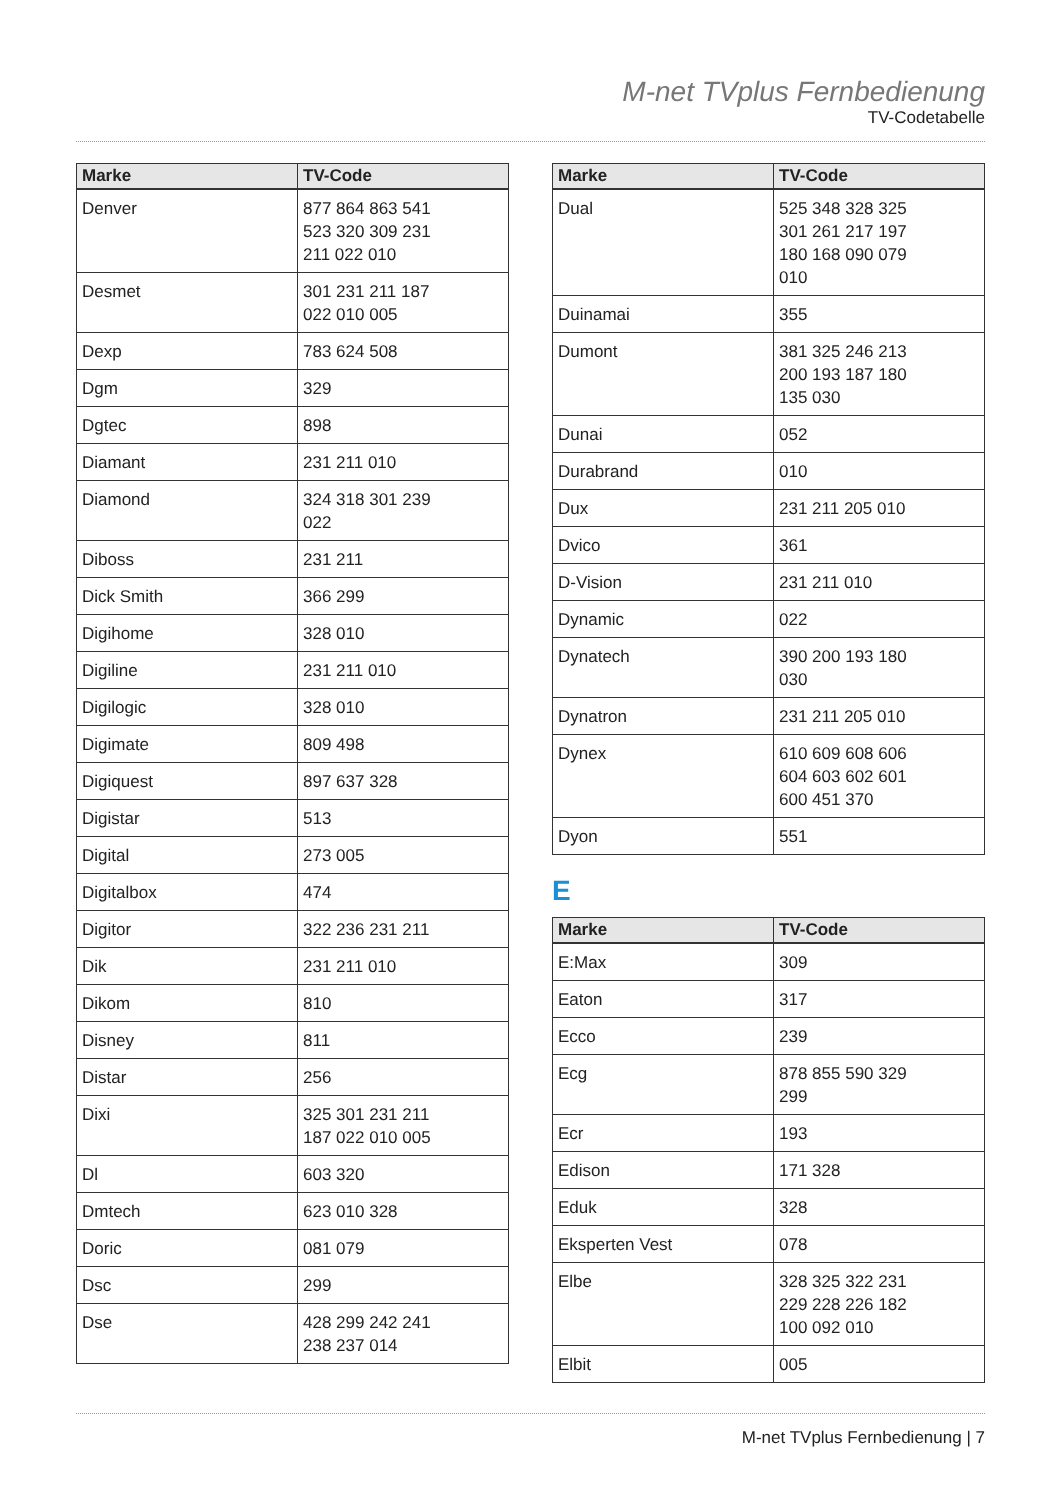M-net TVplus Fernbedienung
TV-Codetabelle
| Marke | TV-Code |
| --- | --- |
| Denver | 877 864 863 541 523 320 309 231 211 022 010 |
| Desmet | 301 231 211 187 022 010 005 |
| Dexp | 783 624 508 |
| Dgm | 329 |
| Dgtec | 898 |
| Diamant | 231 211 010 |
| Diamond | 324 318 301 239 022 |
| Diboss | 231 211 |
| Dick Smith | 366 299 |
| Digihome | 328 010 |
| Digiline | 231 211 010 |
| Digilogic | 328 010 |
| Digimate | 809 498 |
| Digiquest | 897 637 328 |
| Digistar | 513 |
| Digital | 273 005 |
| Digitalbox | 474 |
| Digitor | 322 236 231 211 |
| Dik | 231 211 010 |
| Dikom | 810 |
| Disney | 811 |
| Distar | 256 |
| Dixi | 325 301 231 211 187 022 010 005 |
| Dl | 603 320 |
| Dmtech | 623 010 328 |
| Doric | 081 079 |
| Dsc | 299 |
| Dse | 428 299 242 241 238 237 014 |
| Marke | TV-Code |
| --- | --- |
| Dual | 525 348 328 325 301 261 217 197 180 168 090 079 010 |
| Duinamai | 355 |
| Dumont | 381 325 246 213 200 193 187 180 135 030 |
| Dunai | 052 |
| Durabrand | 010 |
| Dux | 231 211 205 010 |
| Dvico | 361 |
| D-Vision | 231 211 010 |
| Dynamic | 022 |
| Dynatech | 390 200 193 180 030 |
| Dynatron | 231 211 205 010 |
| Dynex | 610 609 608 606 604 603 602 601 600 451 370 |
| Dyon | 551 |
E
| Marke | TV-Code |
| --- | --- |
| E:Max | 309 |
| Eaton | 317 |
| Ecco | 239 |
| Ecg | 878 855 590 329 299 |
| Ecr | 193 |
| Edison | 171 328 |
| Eduk | 328 |
| Eksperten Vest | 078 |
| Elbe | 328 325 322 231 229 228 226 182 100 092 010 |
| Elbit | 005 |
M-net TVplus Fernbedienung | 7